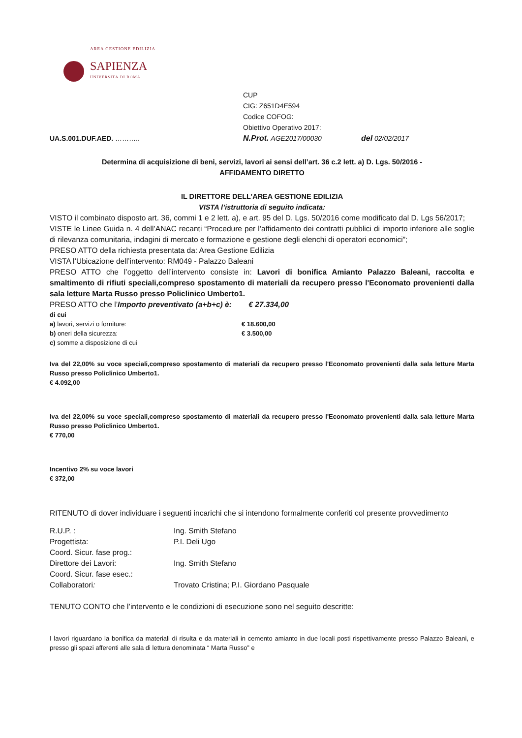AREA GESTIONE EDILIZIA
SAPIENZA
UNIVERSITÀ DI ROMA
CUP
CIG: Z651D4E594
Codice COFOG:
Obiettivo Operativo 2017:
UA.S.001.DUF.AED. ……….. N.Prot. AGE2017/00030 del 02/02/2017
Determina di acquisizione di beni, servizi, lavori ai sensi dell’art. 36 c.2 lett. a) D. Lgs. 50/2016 -
AFFIDAMENTO DIRETTO
IL DIRETTORE DELL’AREA GESTIONE EDILIZIA
VISTA l’istruttoria di seguito indicata:
VISTO il combinato disposto art. 36, commi 1 e 2 lett. a), e art. 95 del D. Lgs. 50/2016 come modificato dal D. Lgs 56/2017;
VISTE le Linee Guida n. 4 dell’ANAC recanti “Procedure per l’affidamento dei contratti pubblici di importo inferiore alle soglie di rilevanza comunitaria, indagini di mercato e formazione e gestione degli elenchi di operatori economici”;
PRESO ATTO della richiesta presentata da: Area Gestione Edilizia
VISTA l’Ubicazione dell’intervento: RM049 - Palazzo Baleani
PRESO ATTO che l’oggetto dell’intervento consiste in: Lavori di bonifica Amianto Palazzo Baleani, raccolta e smaltimento di rifiuti speciali,compreso spostamento di materiali da recupero presso l'Economato provenienti dalla sala letture Marta Russo presso Policlinico Umberto1.
PRESO ATTO che l’Importo preventivato (a+b+c) è: € 27.334,00
di cui
a) lavori, servizi o forniture: € 18.600,00 b) oneri della sicurezza: € 3.500,00
c) somme a disposizione di cui
Iva del 22,00% su voce speciali,compreso spostamento di materiali da recupero presso l'Economato provenienti dalla sala letture Marta Russo presso Policlinico Umberto1.
€ 4.092,00
Iva del 22,00% su voce speciali,compreso spostamento di materiali da recupero presso l'Economato provenienti dalla sala letture Marta Russo presso Policlinico Umberto1.
€ 770,00
Incentivo 2% su voce lavori
€ 372,00
RITENUTO di dover individuare i seguenti incarichi che si intendono formalmente conferiti col presente provvedimento
R.U.P. : Ing. Smith Stefano Progettista: P.I. Deli Ugo Coord. Sicur. fase prog.: Direttore dei Lavori: Ing. Smith Stefano Coord. Sicur. fase esec.: Collaboratori: Trovato Cristina; P.I. Giordano Pasquale
TENUTO CONTO che l’intervento e le condizioni di esecuzione sono nel seguito descritte:
I lavori riguardano la bonifica da materiali di risulta e da materiali in cemento amianto in due locali posti rispettivamente presso Palazzo Baleani, e presso gli spazi afferenti alle sala di lettura denominata “ Marta Russo” e